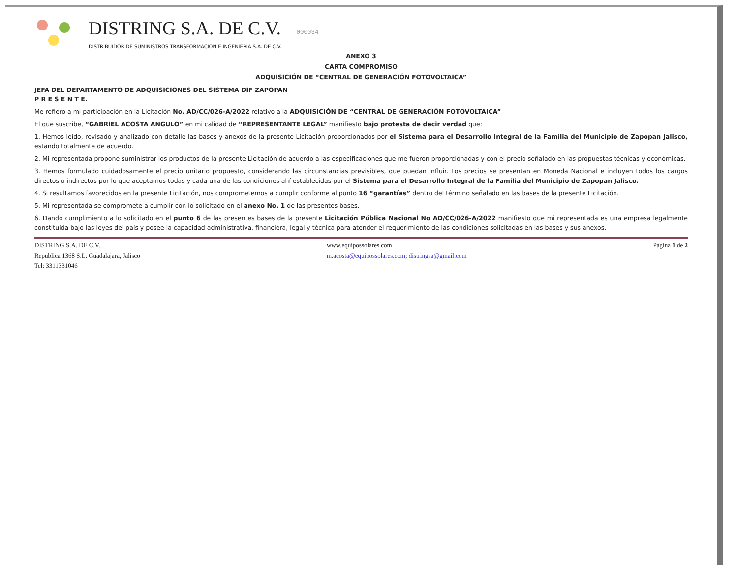DISTRING S.A. DE C.V.
DISTRIBUIDOR DE SUMINISTROS TRANSFORMACION E INGENIERIA S.A. DE C.V.
000034
ANEXO 3
CARTA COMPROMISO
ADQUISICIÓN DE “CENTRAL DE GENERACIÓN FOTOVOLTAICA”
JEFA DEL DEPARTAMENTO DE ADQUISICIONES DEL SISTEMA DIF ZAPOPAN
P R E S E N T E.
Me refiero a mi participación en la Licitación No. AD/CC/026-A/2022 relativo a la ADQUISICIÓN DE “CENTRAL DE GENERACIÓN FOTOVOLTAICA”
El que suscribe, “GABRIEL ACOSTA ANGULO” en mi calidad de “REPRESENTANTE LEGAL” manifiesto bajo protesta de decir verdad que:
1. Hemos leído, revisado y analizado con detalle las bases y anexos de la presente Licitación proporcionados por el Sistema para el Desarrollo Integral de la Familia del Municipio de Zapopan Jalisco, estando totalmente de acuerdo.
2. Mi representada propone suministrar los productos de la presente Licitación de acuerdo a las especificaciones que me fueron proporcionadas y con el precio señalado en las propuestas técnicas y económicas.
3. Hemos formulado cuidadosamente el precio unitario propuesto, considerando las circunstancias previsibles, que puedan influir. Los precios se presentan en Moneda Nacional e incluyen todos los cargos directos o indirectos por lo que aceptamos todas y cada una de las condiciones ahí establecidas por el Sistema para el Desarrollo Integral de la Familia del Municipio de Zapopan Jalisco.
4. Si resultamos favorecidos en la presente Licitación, nos comprometemos a cumplir conforme al punto 16 “garantías” dentro del término señalado en las bases de la presente Licitación.
5. Mi representada se compromete a cumplir con lo solicitado en el anexo No. 1 de las presentes bases.
6. Dando cumplimiento a lo solicitado en el punto 6 de las presentes bases de la presente Licitación Pública Nacional No AD/CC/026-A/2022 manifiesto que mi representada es una empresa legalmente constituida bajo las leyes del país y posee la capacidad administrativa, financiera, legal y técnica para atender el requerimiento de las condiciones solicitadas en las bases y sus anexos.
DISTRING S.A. DE C.V.
Republica 1368 S.L. Guadalajara, Jalisco
Tel: 3311331046
www.equipossolares.com
m.acosta@equipossolares.com; distringsa@gmail.com
Página 1 de 2